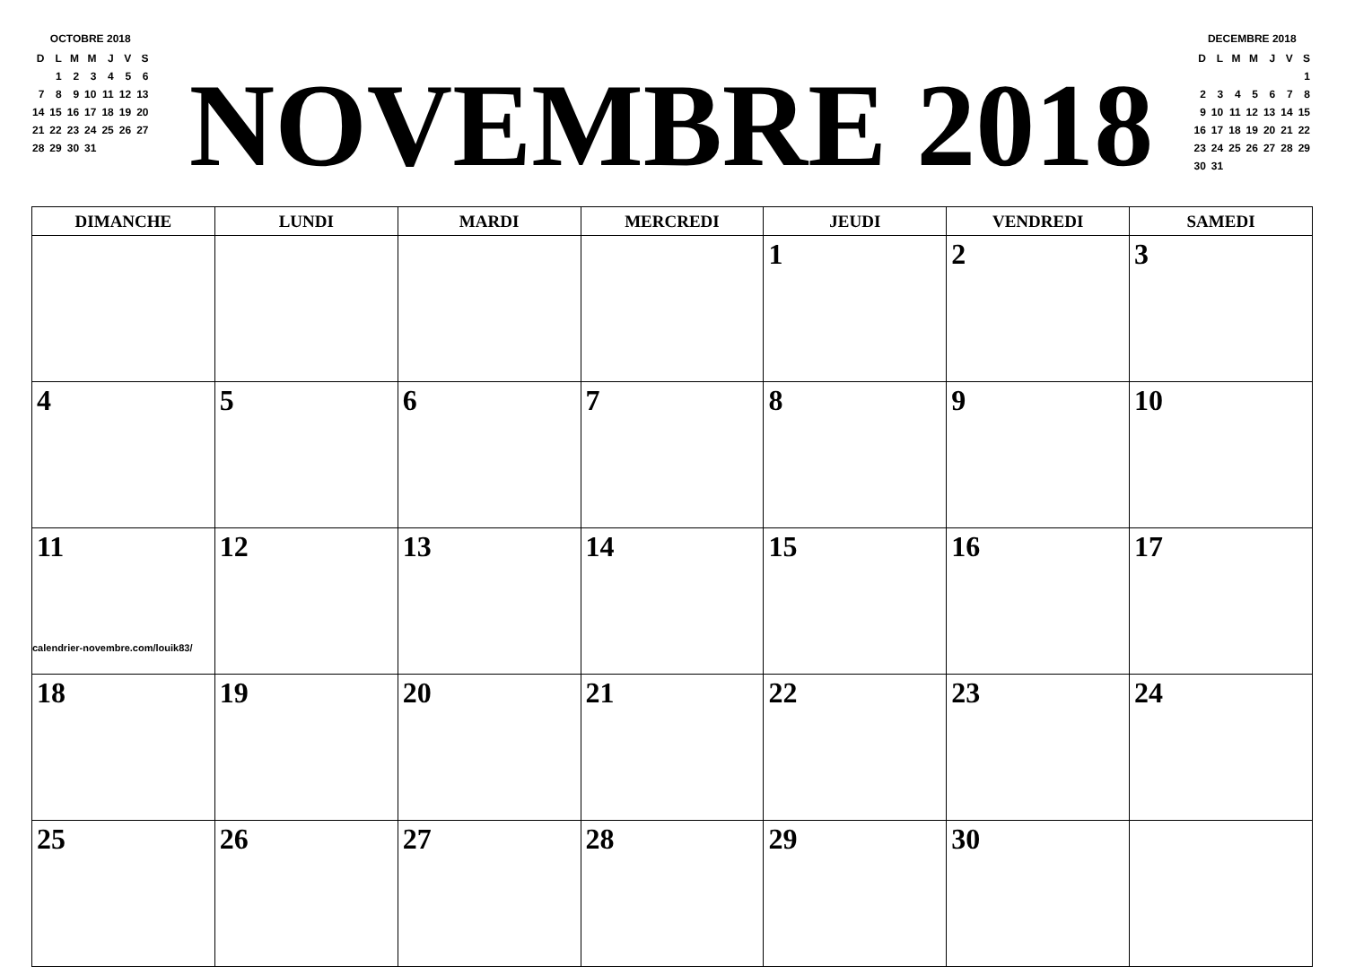OCTOBRE 2018
| D | L | M | M | J | V | S |
| | 1 | 2 | 3 | 4 | 5 | 6 |
| 7 | 8 | 9 | 10 | 11 | 12 | 13 |
| 14 | 15 | 16 | 17 | 18 | 19 | 20 |
| 21 | 22 | 23 | 24 | 25 | 26 | 27 |
| 28 | 29 | 30 | 31 | | | |
NOVEMBRE 2018
DECEMBRE 2018
| D | L | M | M | J | V | S |
| | | | | | | 1 |
| 2 | 3 | 4 | 5 | 6 | 7 | 8 |
| 9 | 10 | 11 | 12 | 13 | 14 | 15 |
| 16 | 17 | 18 | 19 | 20 | 21 | 22 |
| 23 | 24 | 25 | 26 | 27 | 28 | 29 |
| 30 | 31 | | | | | |
| DIMANCHE | LUNDI | MARDI | MERCREDI | JEUDI | VENDREDI | SAMEDI |
| --- | --- | --- | --- | --- | --- | --- |
| | | | | 1 | 2 | 3 |
| 4 | 5 | 6 | 7 | 8 | 9 | 10 |
| 11 calendrier-novembre.com/louik83/ | 12 | 13 | 14 | 15 | 16 | 17 |
| 18 | 19 | 20 | 21 | 22 | 23 | 24 |
| 25 | 26 | 27 | 28 | 29 | 30 | |